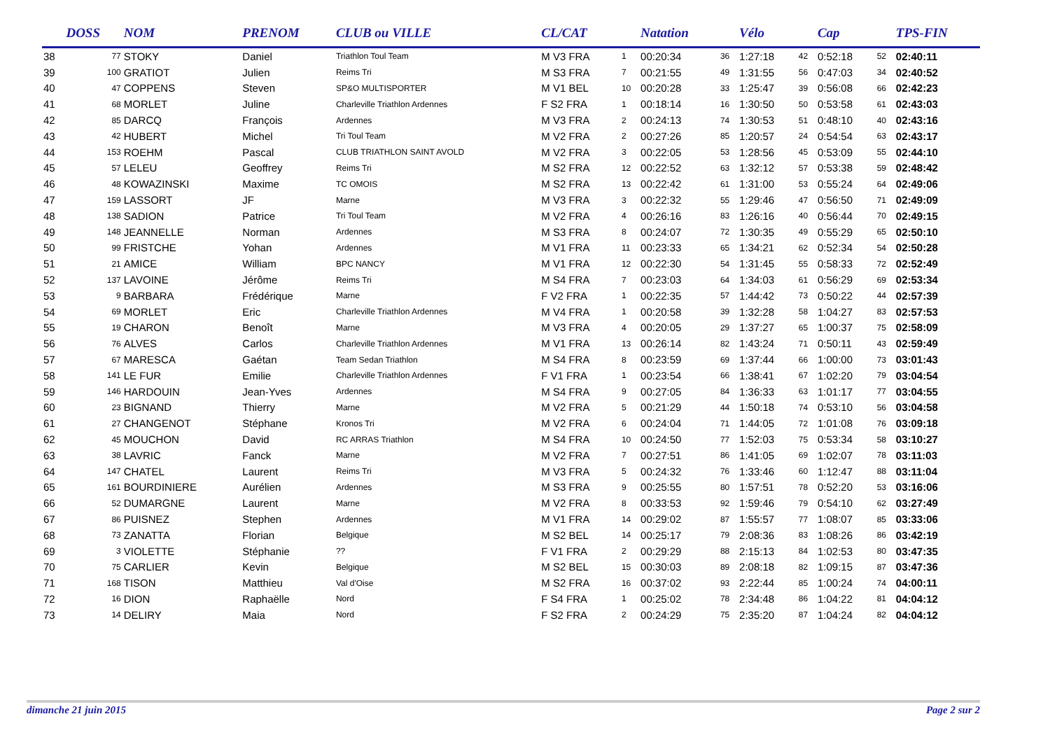| | DOSS | NOM | PRENOM | CLUB ou VILLE | CL/CAT | | Natation | | Vélo | | Cap | | TPS-FIN |
| --- | --- | --- | --- | --- | --- | --- | --- | --- | --- | --- | --- | --- | --- |
| 38 | 77 | STOKY | Daniel | Triathlon Toul Team | M V3 FRA | 1 | 00:20:34 | 36 | 1:27:18 | 42 | 0:52:18 | 52 | 02:40:11 |
| 39 | 100 | GRATIOT | Julien | Reims Tri | M S3 FRA | 7 | 00:21:55 | 49 | 1:31:55 | 56 | 0:47:03 | 34 | 02:40:52 |
| 40 | 47 | COPPENS | Steven | SP&O MULTISPORTER | M V1 BEL | 10 | 00:20:28 | 33 | 1:25:47 | 39 | 0:56:08 | 66 | 02:42:23 |
| 41 | 68 | MORLET | Juline | Charleville Triathlon Ardennes | F S2 FRA | 1 | 00:18:14 | 16 | 1:30:50 | 50 | 0:53:58 | 61 | 02:43:03 |
| 42 | 85 | DARCQ | François | Ardennes | M V3 FRA | 2 | 00:24:13 | 74 | 1:30:53 | 51 | 0:48:10 | 40 | 02:43:16 |
| 43 | 42 | HUBERT | Michel | Tri Toul Team | M V2 FRA | 2 | 00:27:26 | 85 | 1:20:57 | 24 | 0:54:54 | 63 | 02:43:17 |
| 44 | 153 | ROEHM | Pascal | CLUB TRIATHLON SAINT AVOLD | M V2 FRA | 3 | 00:22:05 | 53 | 1:28:56 | 45 | 0:53:09 | 55 | 02:44:10 |
| 45 | 57 | LELEU | Geoffrey | Reims Tri | M S2 FRA | 12 | 00:22:52 | 63 | 1:32:12 | 57 | 0:53:38 | 59 | 02:48:42 |
| 46 | 48 | KOWAZINSKI | Maxime | TC OMOIS | M S2 FRA | 13 | 00:22:42 | 61 | 1:31:00 | 53 | 0:55:24 | 64 | 02:49:06 |
| 47 | 159 | LASSORT | JF | Marne | M V3 FRA | 3 | 00:22:32 | 55 | 1:29:46 | 47 | 0:56:50 | 71 | 02:49:09 |
| 48 | 138 | SADION | Patrice | Tri Toul Team | M V2 FRA | 4 | 00:26:16 | 83 | 1:26:16 | 40 | 0:56:44 | 70 | 02:49:15 |
| 49 | 148 | JEANNELLE | Norman | Ardennes | M S3 FRA | 8 | 00:24:07 | 72 | 1:30:35 | 49 | 0:55:29 | 65 | 02:50:10 |
| 50 | 99 | FRISTCHE | Yohan | Ardennes | M V1 FRA | 11 | 00:23:33 | 65 | 1:34:21 | 62 | 0:52:34 | 54 | 02:50:28 |
| 51 | 21 | AMICE | William | BPC NANCY | M V1 FRA | 12 | 00:22:30 | 54 | 1:31:45 | 55 | 0:58:33 | 72 | 02:52:49 |
| 52 | 137 | LAVOINE | Jérôme | Reims Tri | M S4 FRA | 7 | 00:23:03 | 64 | 1:34:03 | 61 | 0:56:29 | 69 | 02:53:34 |
| 53 | 9 | BARBARA | Frédérique | Marne | F V2 FRA | 1 | 00:22:35 | 57 | 1:44:42 | 73 | 0:50:22 | 44 | 02:57:39 |
| 54 | 69 | MORLET | Eric | Charleville Triathlon Ardennes | M V4 FRA | 1 | 00:20:58 | 39 | 1:32:28 | 58 | 1:04:27 | 83 | 02:57:53 |
| 55 | 19 | CHARON | Benoît | Marne | M V3 FRA | 4 | 00:20:05 | 29 | 1:37:27 | 65 | 1:00:37 | 75 | 02:58:09 |
| 56 | 76 | ALVES | Carlos | Charleville Triathlon Ardennes | M V1 FRA | 13 | 00:26:14 | 82 | 1:43:24 | 71 | 0:50:11 | 43 | 02:59:49 |
| 57 | 67 | MARESCA | Gaétan | Team Sedan Triathlon | M S4 FRA | 8 | 00:23:59 | 69 | 1:37:44 | 66 | 1:00:00 | 73 | 03:01:43 |
| 58 | 141 | LE FUR | Emilie | Charleville Triathlon Ardennes | F V1 FRA | 1 | 00:23:54 | 66 | 1:38:41 | 67 | 1:02:20 | 79 | 03:04:54 |
| 59 | 146 | HARDOUIN | Jean-Yves | Ardennes | M S4 FRA | 9 | 00:27:05 | 84 | 1:36:33 | 63 | 1:01:17 | 77 | 03:04:55 |
| 60 | 23 | BIGNAND | Thierry | Marne | M V2 FRA | 5 | 00:21:29 | 44 | 1:50:18 | 74 | 0:53:10 | 56 | 03:04:58 |
| 61 | 27 | CHANGENOT | Stéphane | Kronos Tri | M V2 FRA | 6 | 00:24:04 | 71 | 1:44:05 | 72 | 1:01:08 | 76 | 03:09:18 |
| 62 | 45 | MOUCHON | David | RC ARRAS Triathlon | M S4 FRA | 10 | 00:24:50 | 77 | 1:52:03 | 75 | 0:53:34 | 58 | 03:10:27 |
| 63 | 38 | LAVRIC | Fanck | Marne | M V2 FRA | 7 | 00:27:51 | 86 | 1:41:05 | 69 | 1:02:07 | 78 | 03:11:03 |
| 64 | 147 | CHATEL | Laurent | Reims Tri | M V3 FRA | 5 | 00:24:32 | 76 | 1:33:46 | 60 | 1:12:47 | 88 | 03:11:04 |
| 65 | 161 | BOURDINIERE | Aurélien | Ardennes | M S3 FRA | 9 | 00:25:55 | 80 | 1:57:51 | 78 | 0:52:20 | 53 | 03:16:06 |
| 66 | 52 | DUMARGNE | Laurent | Marne | M V2 FRA | 8 | 00:33:53 | 92 | 1:59:46 | 79 | 0:54:10 | 62 | 03:27:49 |
| 67 | 86 | PUISNEZ | Stephen | Ardennes | M V1 FRA | 14 | 00:29:02 | 87 | 1:55:57 | 77 | 1:08:07 | 85 | 03:33:06 |
| 68 | 73 | ZANATTA | Florian | Belgique | M S2 BEL | 14 | 00:25:17 | 79 | 2:08:36 | 83 | 1:08:26 | 86 | 03:42:19 |
| 69 | 3 | VIOLETTE | Stéphanie | ?? | F V1 FRA | 2 | 00:29:29 | 88 | 2:15:13 | 84 | 1:02:53 | 80 | 03:47:35 |
| 70 | 75 | CARLIER | Kevin | Belgique | M S2 BEL | 15 | 00:30:03 | 89 | 2:08:18 | 82 | 1:09:15 | 87 | 03:47:36 |
| 71 | 168 | TISON | Matthieu | Val d'Oise | M S2 FRA | 16 | 00:37:02 | 93 | 2:22:44 | 85 | 1:00:24 | 74 | 04:00:11 |
| 72 | 16 | DION | Raphaëlle | Nord | F S4 FRA | 1 | 00:25:02 | 78 | 2:34:48 | 86 | 1:04:22 | 81 | 04:04:12 |
| 73 | 14 | DELIRY | Maia | Nord | F S2 FRA | 2 | 00:24:29 | 75 | 2:35:20 | 87 | 1:04:24 | 82 | 04:04:12 |
dimanche 21 juin 2015 Page 2 sur 2